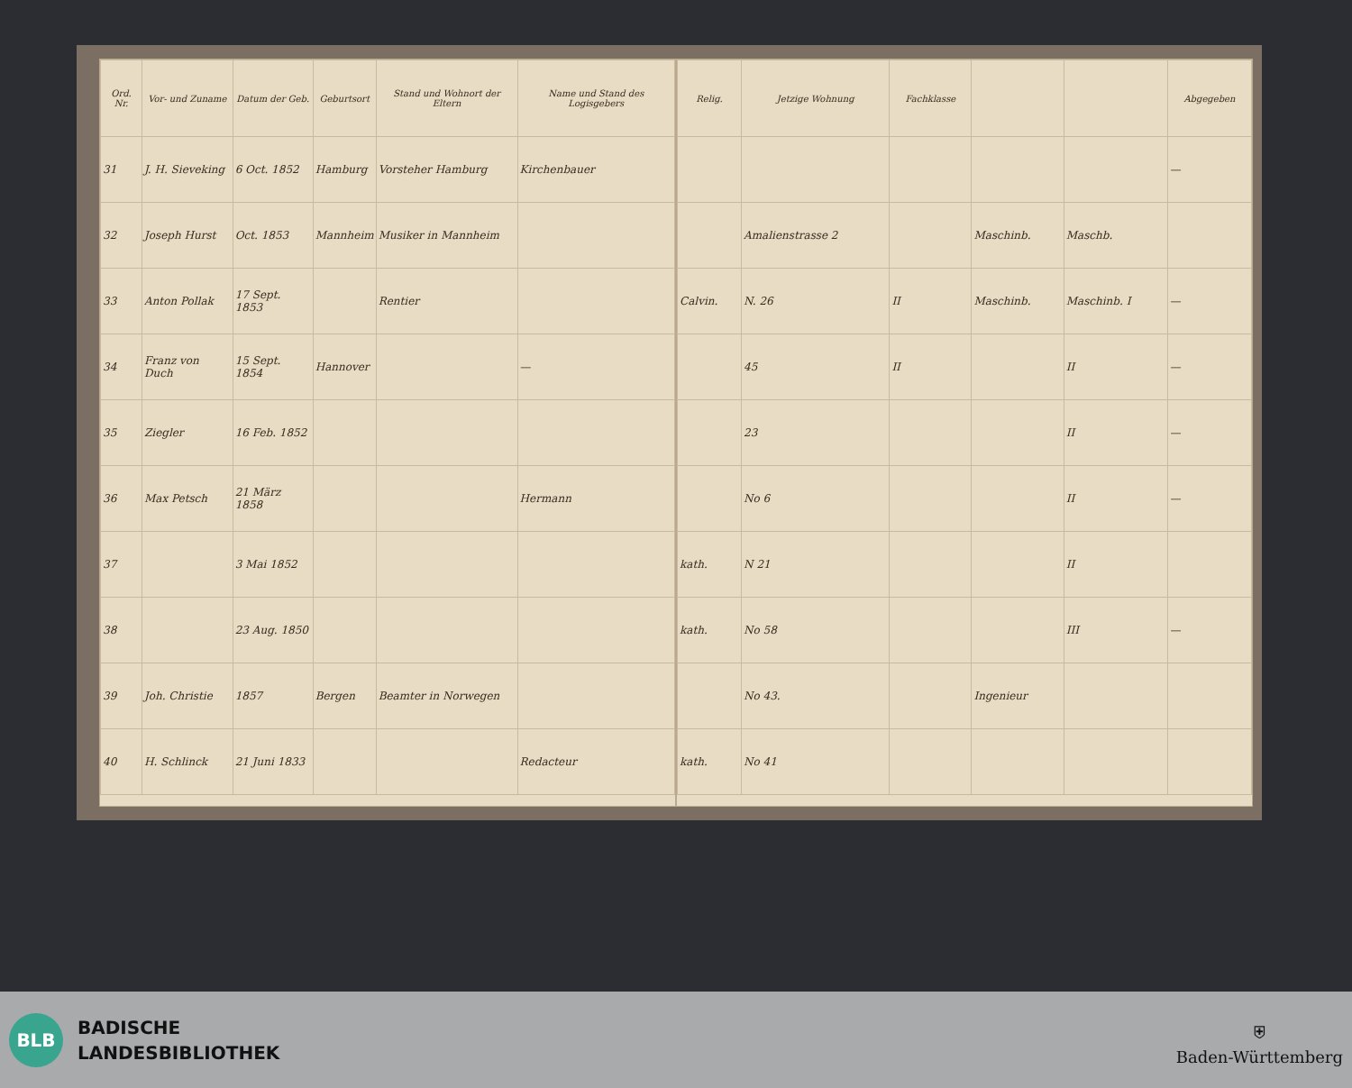| Ord. Nr. | Vor- und Zuname | Datum der Geb. | Geburtsort | Stand und Wohnort der Eltern | Name und Stand des Logisgebers |
| --- | --- | --- | --- | --- | --- |
| 31 | J. H. Sieveking | 6 Oct. 1852 | Hamburg | Vorsteher Hamburg | Kirchenbauer |
| 32 | Joseph Hurst | Oct. 1853 | Mannheim | Musiker in Mannheim | |
| 33 | Anton Pollak | 17 Sept. 1853 | | Rentier | |
| 34 | Franz von Duch | 15 Sept. 1854 | Hannover | | — |
| 35 | Ziegler | 16 Feb. 1852 | | | |
| 36 | Max Petsch | 21 März 1858 | | | Hermann |
| 37 | | 3 Mai 1852 | | | |
| 38 | | 23 Aug. 1850 | | | |
| 39 | Joh. Christie | 1857 | Bergen | Beamter in Norwegen | |
| 40 | H. Schlinck | 21 Juni 1833 | | | Redacteur |
| Relig. | Jetzige Wohnung | Fachklasse | | | Abgegeben |
| --- | --- | --- | --- | --- | --- |
| | | | | | — |
| | Amalienstrasse 2 | | Maschinb. | Maschb. | |
| Calvin. | N. 26 | II | Maschinb. | Maschinb. I | — |
| | 45 | II | | II | — |
| | 23 | | | II | — |
| | No 6 | | | II | — |
| kath. | N 21 | | | II | |
| kath. | No 58 | | | III | — |
| | No 43. | | Ingenieur | | |
| kath. | No 41 | | | | |
BLB
BADISCHE
LANDESBIBLIOTHEK
⛨
Baden-Württemberg